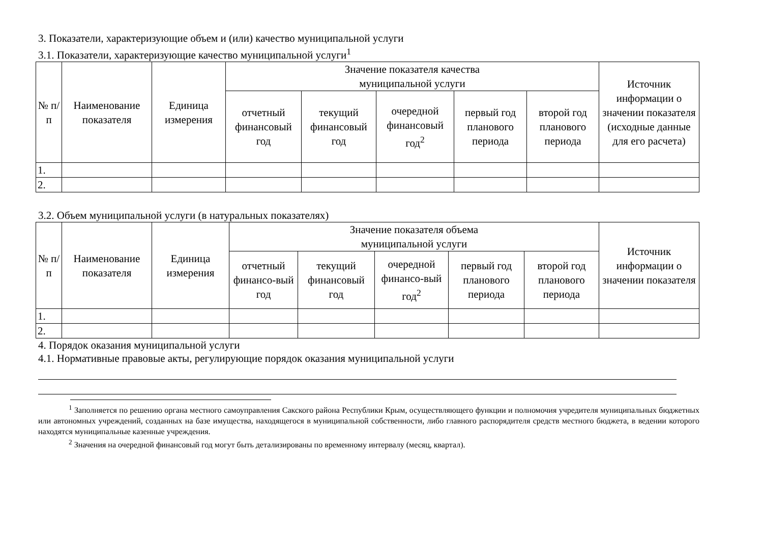3. Показатели, характеризующие объем и (или) качество муниципальной услуги
3.1. Показатели, характеризующие качество муниципальной услуги<sup>1</sup>
| № п/п | Наименование показателя | Единица измерения | Значение показателя качества муниципальной услуги | | | | | Источник информации о значении показателя (исходные данные для его расчета) |
| --- | --- | --- | --- | --- | --- | --- | --- | --- |
| | | | отчетный финансовый год | текущий финансовый год | очередной финансовый год<sup>2</sup> | первый год планового периода | второй год планового периода | |
| 1. | | | | | | | | |
| 2. | | | | | | | | |
3.2. Объем муниципальной услуги (в натуральных показателях)
| № п/п | Наименование показателя | Единица измерения | Значение показателя объема муниципальной услуги | | | | | Источник информации о значении показателя |
| --- | --- | --- | --- | --- | --- | --- | --- | --- |
| | | | отчетный финансо-вый год | текущий финансовый год | очередной финансо-вый год<sup>2</sup> | первый год планового периода | второй год планового периода | |
| 1. | | | | | | | | |
| 2. | | | | | | | | |
4. Порядок оказания муниципальной услуги
4.1. Нормативные правовые акты, регулирующие порядок оказания муниципальной услуги
<sup>1</sup> Заполняется по решению органа местного самоуправления Сакского района Республики Крым, осуществляющего функции и полномочия учредителя муниципальных бюджетных или автономных учреждений, созданных на базе имущества, находящегося в муниципальной собственности, либо главного распорядителя средств местного бюджета, в ведении которого находятся муниципальные казенные учреждения.
<sup>2</sup> Значения на очередной финансовый год могут быть детализированы по временному интервалу (месяц, квартал).